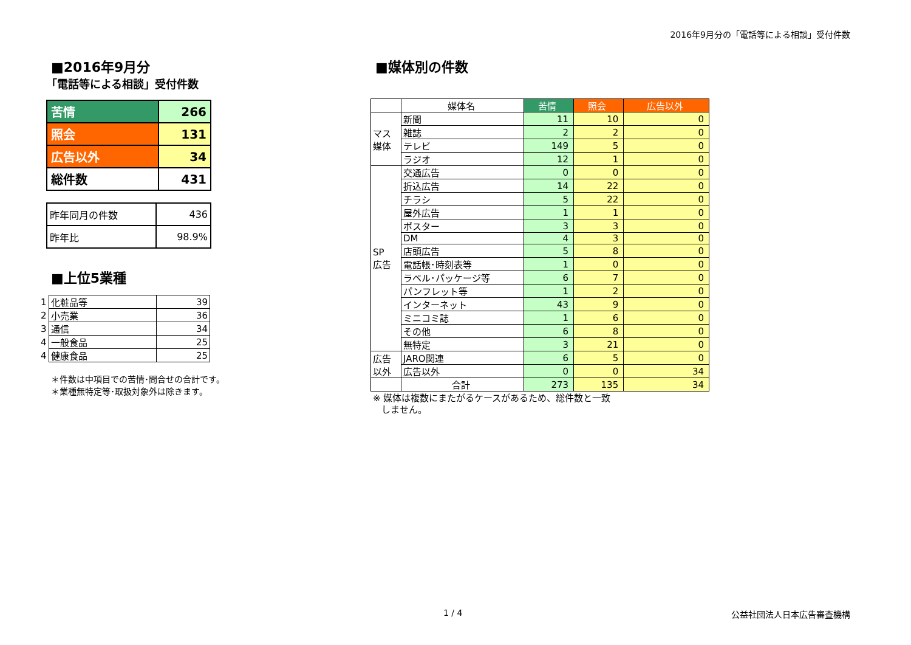2016年9月分の「電話等による相談」受付件数
■2016年9月分
「電話等による相談」受付件数
| 苦情 | 266 |
| 照会 | 131 |
| 広告以外 | 34 |
| 総件数 | 431 |
| 昨年同月の件数 | 436 |
| 昨年比 | 98.9% |
■上位5業種
| 1 | 化粧品等 | 39 |
| 2 | 小売業 | 36 |
| 3 | 通信 | 34 |
| 4 | 一般食品 | 25 |
| 4 | 健康食品 | 25 |
＊件数は中項目での苦情･問合せの合計です。
＊業種無特定等･取扱対象外は除きます。
■媒体別の件数
| | 媒体名 | 苦情 | 照会 | 広告以外 |
| --- | --- | --- | --- | --- |
| マス 媒体 | 新聞 | 11 | 10 | 0 |
| | 雑誌 | 2 | 2 | 0 |
| | テレビ | 149 | 5 | 0 |
| | ラジオ | 12 | 1 | 0 |
| SP 広告 | 交通広告 | 0 | 0 | 0 |
| | 折込広告 | 14 | 22 | 0 |
| | チラシ | 5 | 22 | 0 |
| | 屋外広告 | 1 | 1 | 0 |
| | ポスター | 3 | 3 | 0 |
| | DM | 4 | 3 | 0 |
| | 店頭広告 | 5 | 8 | 0 |
| | 電話帳･時刻表等 | 1 | 0 | 0 |
| | ラベル･パッケージ等 | 6 | 7 | 0 |
| | パンフレット等 | 1 | 2 | 0 |
| | インターネット | 43 | 9 | 0 |
| | ミニコミ誌 | 1 | 6 | 0 |
| | その他 | 6 | 8 | 0 |
| | 無特定 | 3 | 21 | 0 |
| 広告 以外 | JARO関連 | 6 | 5 | 0 |
| | 広告以外 | 0 | 0 | 34 |
| | 合計 | 273 | 135 | 34 |
※ 媒体は複数にまたがるケースがあるため、総件数と一致
しません。
1 / 4 公益社団法人日本広告審査機構